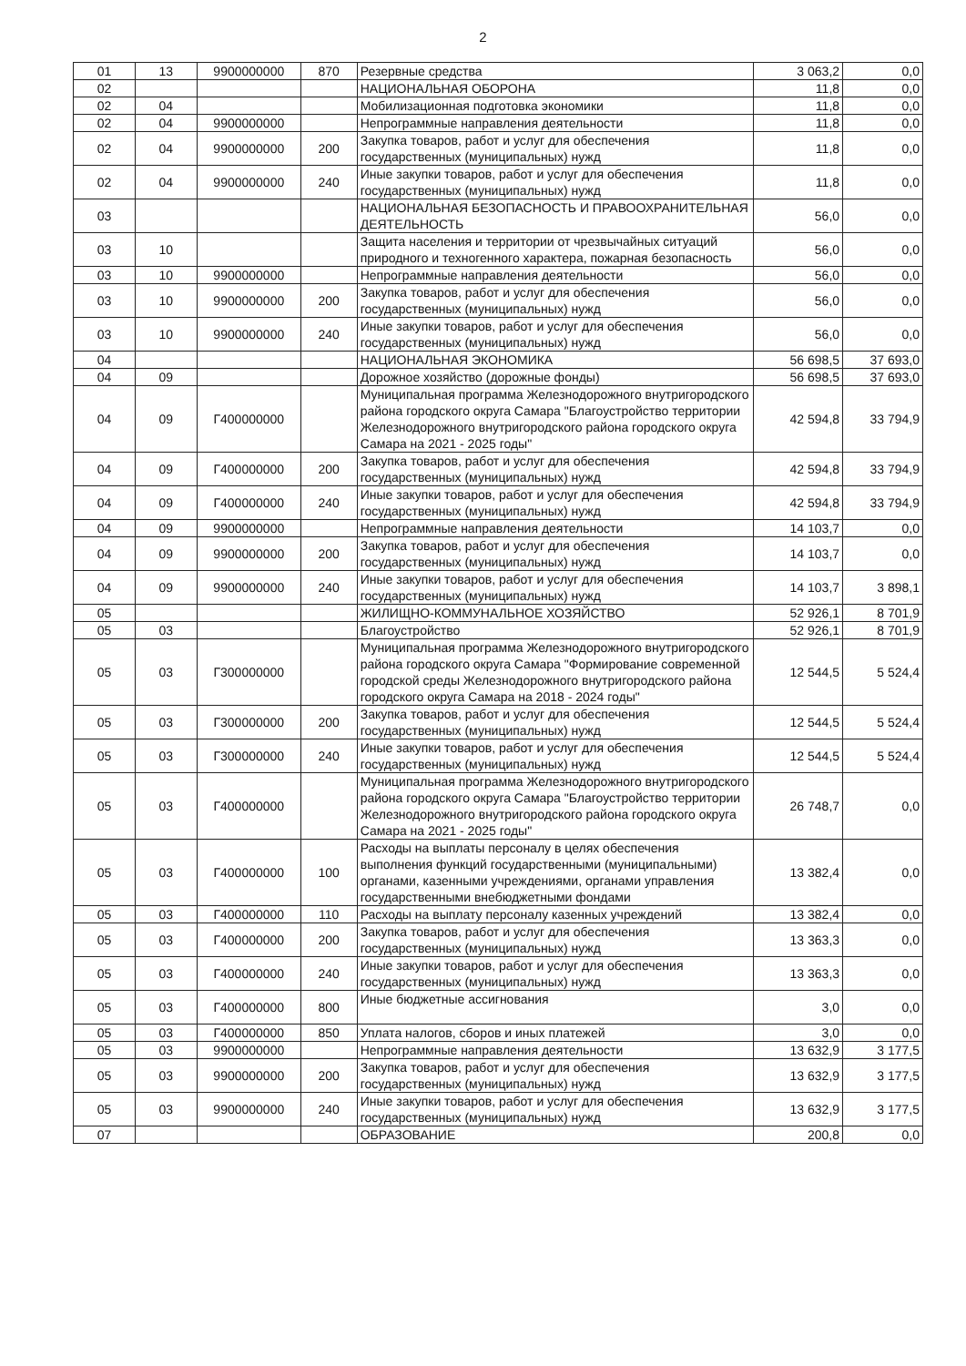2
| 01 | 13 | 9900000000 | 870 | Резервные средства | 3 063,2 | 0,0 |
| 02 | | | | НАЦИОНАЛЬНАЯ ОБОРОНА | 11,8 | 0,0 |
| 02 | 04 | | | Мобилизационная подготовка экономики | 11,8 | 0,0 |
| 02 | 04 | 9900000000 | | Непрограммные направления деятельности | 11,8 | 0,0 |
| 02 | 04 | 9900000000 | 200 | Закупка товаров, работ и услуг для обеспечения государственных (муниципальных) нужд | 11,8 | 0,0 |
| 02 | 04 | 9900000000 | 240 | Иные закупки товаров, работ и услуг для обеспечения государственных (муниципальных) нужд | 11,8 | 0,0 |
| 03 | | | | НАЦИОНАЛЬНАЯ БЕЗОПАСНОСТЬ И ПРАВООХРАНИТЕЛЬНАЯ ДЕЯТЕЛЬНОСТЬ | 56,0 | 0,0 |
| 03 | 10 | | | Защита населения и территории от чрезвычайных ситуаций природного и техногенного характера, пожарная безопасность | 56,0 | 0,0 |
| 03 | 10 | 9900000000 | | Непрограммные направления деятельности | 56,0 | 0,0 |
| 03 | 10 | 9900000000 | 200 | Закупка товаров, работ и услуг для обеспечения государственных (муниципальных) нужд | 56,0 | 0,0 |
| 03 | 10 | 9900000000 | 240 | Иные закупки товаров, работ и услуг для обеспечения государственных (муниципальных) нужд | 56,0 | 0,0 |
| 04 | | | | НАЦИОНАЛЬНАЯ ЭКОНОМИКА | 56 698,5 | 37 693,0 |
| 04 | 09 | | | Дорожное хозяйство (дорожные фонды) | 56 698,5 | 37 693,0 |
| 04 | 09 | Г400000000 | | Муниципальная программа Железнодорожного внутригородского района городского округа Самара "Благоустройство территории Железнодорожного внутригородского района городского округа Самара на 2021 - 2025 годы" | 42 594,8 | 33 794,9 |
| 04 | 09 | Г400000000 | 200 | Закупка товаров, работ и услуг для обеспечения государственных (муниципальных) нужд | 42 594,8 | 33 794,9 |
| 04 | 09 | Г400000000 | 240 | Иные закупки товаров, работ и услуг для обеспечения государственных (муниципальных) нужд | 42 594,8 | 33 794,9 |
| 04 | 09 | 9900000000 | | Непрограммные направления деятельности | 14 103,7 | 0,0 |
| 04 | 09 | 9900000000 | 200 | Закупка товаров, работ и услуг для обеспечения государственных (муниципальных) нужд | 14 103,7 | 0,0 |
| 04 | 09 | 9900000000 | 240 | Иные закупки товаров, работ и услуг для обеспечения государственных (муниципальных) нужд | 14 103,7 | 3 898,1 |
| 05 | | | | ЖИЛИЩНО-КОММУНАЛЬНОЕ ХОЗЯЙСТВО | 52 926,1 | 8 701,9 |
| 05 | 03 | | | Благоустройство | 52 926,1 | 8 701,9 |
| 05 | 03 | Г300000000 | | Муниципальная программа Железнодорожного внутригородского района городского округа Самара "Формирование современной городской среды Железнодорожного внутригородского района городского округа Самара на 2018 - 2024 годы" | 12 544,5 | 5 524,4 |
| 05 | 03 | Г300000000 | 200 | Закупка товаров, работ и услуг для обеспечения государственных (муниципальных) нужд | 12 544,5 | 5 524,4 |
| 05 | 03 | Г300000000 | 240 | Иные закупки товаров, работ и услуг для обеспечения государственных (муниципальных) нужд | 12 544,5 | 5 524,4 |
| 05 | 03 | Г400000000 | | Муниципальная программа Железнодорожного внутригородского района городского округа Самара "Благоустройство территории Железнодорожного внутригородского района городского округа Самара на 2021 - 2025 годы" | 26 748,7 | 0,0 |
| 05 | 03 | Г400000000 | 100 | Расходы на выплаты персоналу в целях обеспечения выполнения функций государственными (муниципальными) органами, казенными учреждениями, органами управления государственными внебюджетными фондами | 13 382,4 | 0,0 |
| 05 | 03 | Г400000000 | 110 | Расходы на выплату персоналу казенных учреждений | 13 382,4 | 0,0 |
| 05 | 03 | Г400000000 | 200 | Закупка товаров, работ и услуг для обеспечения государственных (муниципальных) нужд | 13 363,3 | 0,0 |
| 05 | 03 | Г400000000 | 240 | Иные закупки товаров, работ и услуг для обеспечения государственных (муниципальных) нужд | 13 363,3 | 0,0 |
| 05 | 03 | Г400000000 | 800 | Иные бюджетные ассигнования | 3,0 | 0,0 |
| 05 | 03 | Г400000000 | 850 | Уплата налогов, сборов и иных платежей | 3,0 | 0,0 |
| 05 | 03 | 9900000000 | | Непрограммные направления деятельности | 13 632,9 | 3 177,5 |
| 05 | 03 | 9900000000 | 200 | Закупка товаров, работ и услуг для обеспечения государственных (муниципальных) нужд | 13 632,9 | 3 177,5 |
| 05 | 03 | 9900000000 | 240 | Иные закупки товаров, работ и услуг для обеспечения государственных (муниципальных) нужд | 13 632,9 | 3 177,5 |
| 07 | | | | ОБРАЗОВАНИЕ | 200,8 | 0,0 |